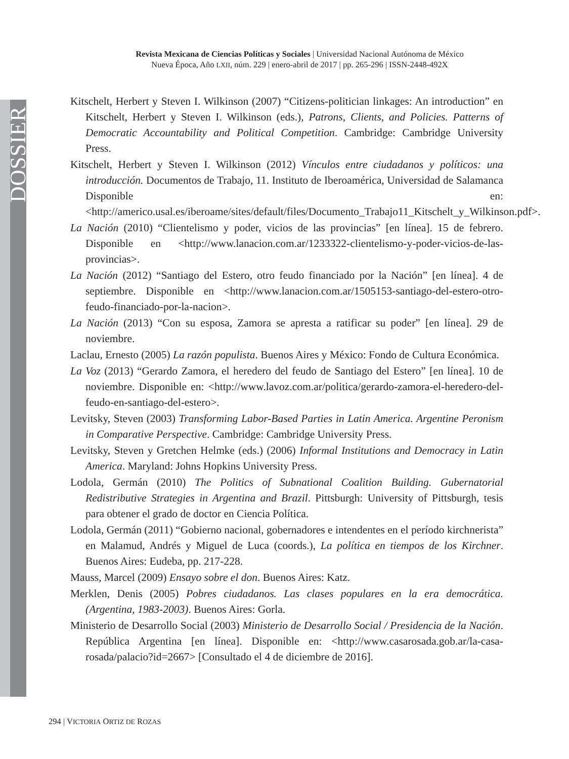DOSSIER
Revista Mexicana de Ciencias Políticas y Sociales | Universidad Nacional Autónoma de México
Nueva Época, Año LXII, núm. 229 | enero-abril de 2017 | pp. 265-296 | ISSN-2448-492X
Kitschelt, Herbert y Steven I. Wilkinson (2007) “Citizens-politician linkages: An introduction” en Kitschelt, Herbert y Steven I. Wilkinson (eds.), Patrons, Clients, and Policies. Patterns of Democratic Accountability and Political Competition. Cambridge: Cambridge University Press.
Kitschelt, Herbert y Steven I. Wilkinson (2012) Vínculos entre ciudadanos y políticos: una introducción. Documentos de Trabajo, 11. Instituto de Iberoamérica, Universidad de Salamanca Disponible en: <http://americo.usal.es/iberoame/sites/default/files/Documento_Trabajo11_Kitschelt_y_Wilkinson.pdf>.
La Nación (2010) “Clientelismo y poder, vicios de las provincias” [en línea]. 15 de febrero. Disponible en <http://www.lanacion.com.ar/1233322-clientelismo-y-poder-vicios-de-las-provincias>.
La Nación (2012) “Santiago del Estero, otro feudo financiado por la Nación” [en línea]. 4 de septiembre. Disponible en <http://www.lanacion.com.ar/1505153-santiago-del-estero-otro-feudo-financiado-por-la-nacion>.
La Nación (2013) “Con su esposa, Zamora se apresta a ratificar su poder” [en línea]. 29 de noviembre.
Laclau, Ernesto (2005) La razón populista. Buenos Aires y México: Fondo de Cultura Económica.
La Voz (2013) “Gerardo Zamora, el heredero del feudo de Santiago del Estero” [en línea]. 10 de noviembre. Disponible en: <http://www.lavoz.com.ar/politica/gerardo-zamora-el-heredero-del-feudo-en-santiago-del-estero>.
Levitsky, Steven (2003) Transforming Labor-Based Parties in Latin America. Argentine Peronism in Comparative Perspective. Cambridge: Cambridge University Press.
Levitsky, Steven y Gretchen Helmke (eds.) (2006) Informal Institutions and Democracy in Latin America. Maryland: Johns Hopkins University Press.
Lodola, Germán (2010) The Politics of Subnational Coalition Building. Gubernatorial Redistributive Strategies in Argentina and Brazil. Pittsburgh: University of Pittsburgh, tesis para obtener el grado de doctor en Ciencia Política.
Lodola, Germán (2011) “Gobierno nacional, gobernadores e intendentes en el período kirchnerista” en Malamud, Andrés y Miguel de Luca (coords.), La política en tiempos de los Kirchner. Buenos Aires: Eudeba, pp. 217-228.
Mauss, Marcel (2009) Ensayo sobre el don. Buenos Aires: Katz.
Merklen, Denis (2005) Pobres ciudadanos. Las clases populares en la era democrática. (Argentina, 1983-2003). Buenos Aires: Gorla.
Ministerio de Desarrollo Social (2003) Ministerio de Desarrollo Social / Presidencia de la Nación. República Argentina [en línea]. Disponible en: <http://www.casarosada.gob.ar/la-casa-rosada/palacio?id=2667> [Consultado el 4 de diciembre de 2016].
294 | VICTORIA ORTIZ DE ROZAS